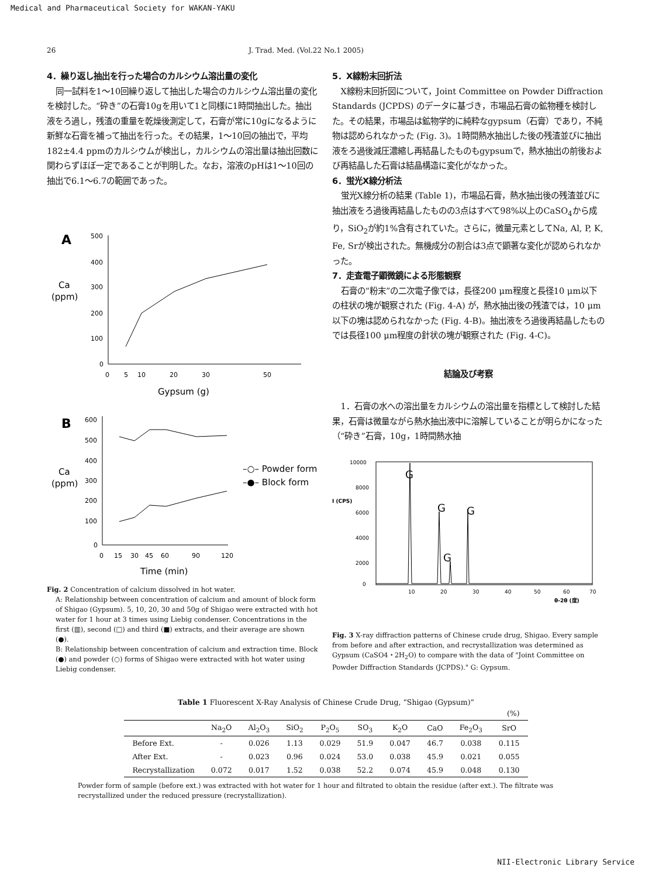Medical and Pharmaceutical Society for WAKAN-YAKU
26 J. Trad. Med. (Vol.22 No.1 2005)
4．繰り返し抽出を行った場合のカルシウム溶出量の変化
同一試料を1〜10回繰り返して抽出した場合のカルシウム溶出量の変化を検討した。“砕き”の石膏10gを用いて1と同様に1時間抽出した。抽出液をろ過し，残渣の重量を乾燥後測定して，石膏が常に10gになるように新鮮な石膏を補って抽出を行った。その結果，1〜10回の抽出で，平均182±4.4 ppmのカルシウムが検出し，カルシウムの溶出量は抽出回数に関わらずほぼ一定であることが判明した。なお，溶液のpHは1〜10回の抽出で6.1〜6.7の範囲であった。
A
Ca
(ppm)
500
400
300
200
100
0
0
5
10
20
30
50
Gypsum (g)
B
Ca
(ppm)
600
500
400
300
200
100
0
–○– Powder form
–●– Block form
0
15
30
45
60
90
120
Time (min)
Fig. 2 Concentration of calcium dissolved in hot water.
A: Relationship between concentration of calcium and amount of block form of Shigao (Gypsum). 5, 10, 20, 30 and 50g of Shigao were extracted with hot water for 1 hour at 3 times using Liebig condenser. Concentrations in the first (▥), second (□) and third (■) extracts, and their average are shown (●).
B: Relationship between concentration of calcium and extraction time. Block (●) and powder (○) forms of Shigao were extracted with hot water using Liebig condenser.
5．X線粉末回折法
X線粉末回折図について，Joint Committee on Powder Diffraction Standards (JCPDS) のデータに基づき，市場品石膏の鉱物種を検討した。その結果，市場品は鉱物学的に純粋なgypsum（石膏）であり，不純物は認められなかった (Fig. 3)。1時間熱水抽出した後の残渣並びに抽出液をろ過後減圧濃縮し再結晶したものもgypsumで，熱水抽出の前後および再結晶した石膏は結晶構造に変化がなかった。
6．蛍光X線分析法
蛍光X線分析の結果 (Table 1)，市場品石膏，熱水抽出後の残渣並びに抽出液をろ過後再結晶したものの3点はすべて98%以上のCaSO<sub>4</sub>から成り，SiO<sub>2</sub>が約1%含有されていた。さらに，微量元素としてNa, Al, P, K, Fe, Srが検出された。無機成分の割合は3点で顕著な変化が認められなかった。
7．走査電子顕微鏡による形態観察
石膏の“粉末”の二次電子像では，長径200 μm程度と長径10 μm以下の柱状の塊が観察された (Fig. 4-A) が，熱水抽出後の残渣では，10 μm以下の塊は認められなかった (Fig. 4-B)。抽出液をろ過後再結晶したものでは長径100 μm程度の針状の塊が観察された (Fig. 4-C)。
結論及び考察
1．石膏の水への溶出量をカルシウムの溶出量を指標として検討した結果，石膏は微量ながら熱水抽出液中に溶解していることが明らかになった（“砕き”石膏，10g，1時間熱水抽
10000
8000
6000
4000
2000
0
I (CPS)
G
G
G
G
10
20
30
40
50
60
70
θ-2θ (度)
Fig. 3 X-ray diffraction patterns of Chinese crude drug, Shigao. Every sample from before and after extraction, and recrystallization was determined as Gypsum (CaSO4・2H<sub>2</sub>O) to compare with the data of "Joint Committee on Powder Diffraction Standards (JCPDS)." G: Gypsum.
Table 1 Fluorescent X-Ray Analysis of Chinese Crude Drug, “Shigao (Gypsum)”
| (%) | | | | | | | | | |
| | Na<sub>2</sub>O | Al<sub>2</sub>O<sub>3</sub> | SiO<sub>2</sub> | P<sub>2</sub>O<sub>5</sub> | SO<sub>3</sub> | K<sub>2</sub>O | CaO | Fe<sub>2</sub>O<sub>3</sub> | SrO |
| Before Ext. | - | 0.026 | 1.13 | 0.029 | 51.9 | 0.047 | 46.7 | 0.038 | 0.115 |
| After Ext. | - | 0.023 | 0.96 | 0.024 | 53.0 | 0.038 | 45.9 | 0.021 | 0.055 |
| Recrystallization | 0.072 | 0.017 | 1.52 | 0.038 | 52.2 | 0.074 | 45.9 | 0.048 | 0.130 |
Powder form of sample (before ext.) was extracted with hot water for 1 hour and filtrated to obtain the residue (after ext.). The filtrate was recrystallized under the reduced pressure (recrystallization).
NII-Electronic Library Service